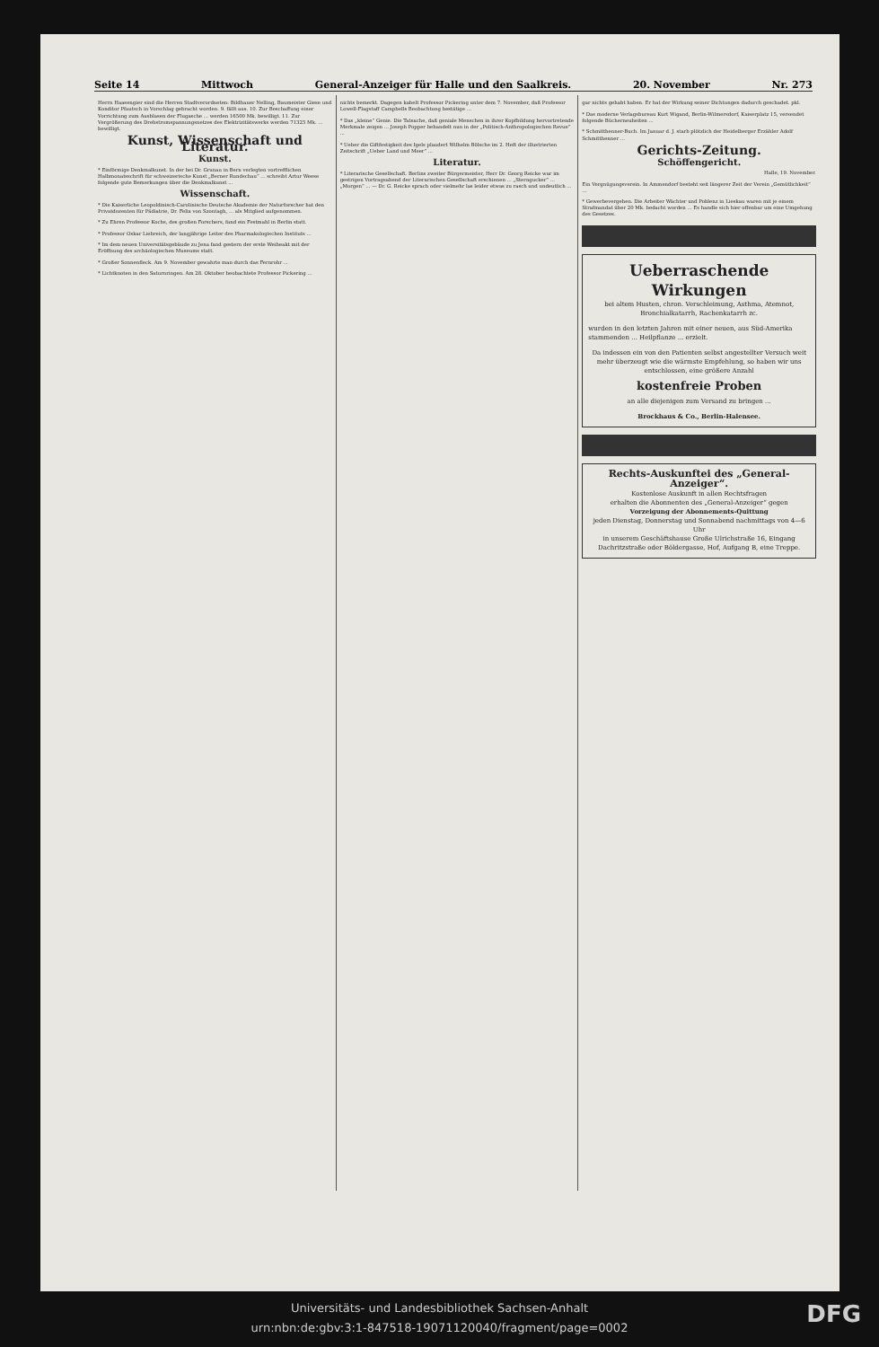Seite 14 Mittwoch General-Anzeiger für Halle und den Saalkreis. 20. November Nr. 273
Herrn Haasengier sind die Herren Stadtverordneten: Bildhauer Nelling, Baumeister Giese und Konditor Pfautsch in Vorschlag gebracht worden. 9. fällt aus. 10. Zur Beschaffung einer Vorrichtung zum Ausblasen der Flugasche ... werden 16500 Mk. bewilligt. 11. Zur Vergrößerung des Drehstromspannungsnetzes des Elektrizitätswerks werden 71325 Mk. ... bewilligt.
Kunst, Wissenschaft und Literatur.
Kunst.
* Einförmige Denkmalkunst. In der bei Dr. Grunau in Bern verlegten vortrefflichen Halbmonatsschrift für schweizerische Kunst „Berner Rundschau“ ... schreibt Artur Weese folgende gute Bemerkungen über die Denkmalkunst ...
Wissenschaft.
* Die Kaiserliche Leopoldinisch-Carolinische Deutsche Akademie der Naturforscher hat den Privatdozenten für Pädiatrie, Dr. Felix von Szontagh, ... als Mitglied aufgenommen.
* Zu Ehren Professor Kochs, des großen Forschers, fand ein Festmahl in Berlin statt.
* Professor Oskar Liebreich, der langjährige Leiter des Pharmakologischen Instituts ...
* Im dem neuen Universitätsgebäude zu Jena fand gestern der erste Weiheakt mit der Eröffnung des archäologischen Museums statt.
* Großer Sonnenfleck. Am 9. November gewahrte man durch das Fernrohr ...
* Lichtknoten in den Saturnringen. Am 28. Oktober beobachtete Professor Pickering ...
nichts bemerkt. Dagegen kabelt Professor Pickering unter dem 7. November, daß Professor Lowell-Flagstaff Campbells Beobachtung bestätige ...
* Das „kleine“ Genie. Die Tatsache, daß geniale Menschen in ihrer Kopfbildung hervortretende Merkmale zeigen ... Joseph Popper behandelt nun in der „Politisch-Anthropologischen Revue“ ...
* Ueber die Giftfestigkeit des Igels plaudert Wilhelm Bölsche im 2. Heft der illustrierten Zeitschrift „Ueber Land und Meer“ ...
Literatur.
* Literarische Gesellschaft. Berlins zweiter Bürgermeister, Herr Dr. Georg Reicke war im gestrigen Vortragsabend der Literarischen Gesellschaft erschienen ... „Sterngucker“ ... „Morgen“ ... — Dr. G. Reicke sprach oder vielmehr las leider etwas zu rasch und undeutlich ...
gar nichts gehabt haben. Er hat der Wirkung seiner Dichtungen dadurch geschadet. pkl.
* Das moderne Verlagsbureau Kurt Wigand, Berlin-Wilmersdorf, Kaiserplatz 15, versendet folgende Bücherneuheiten ...
* Schmitthenner-Buch. Im Januar d. J. starb plötzlich der Heidelberger Erzähler Adolf Schmitthenner ...
Gerichts-Zeitung.
Schöffengericht.
Halle, 19. November.
Ein Vergnügungsverein. In Ammendorf besteht seit längerer Zeit der Verein „Gemütlichkeit“ ...
* Gewerbevergehen. Die Arbeiter Wächter und Poblenz in Lieskau waren mit je einem Strafmandat über 20 Mk. bedacht worden ... Es handle sich hier offenbar um eine Umgehung des Gesetzes.
Ueberraschende Wirkungen
bei altem Husten, chron. Verschleimung, Asthma, Atemnot, Bronchialkatarrh, Rachenkatarrh zc.
wurden in den letzten Jahren mit einer neuen, aus Süd-Amerika stammenden ... Heilpflanze ... erzielt.
Da indessen ein von den Patienten selbst angestellter Versuch weit mehr überzeugt wie die wärmste Empfehlung, so haben wir uns entschlossen, eine größere Anzahl
kostenfreie Proben
an alle diejenigen zum Versand zu bringen ...
Brockhaus & Co., Berlin-Halensee.
Rechts-Auskunftei des „General-Anzeiger“.
Kostenlose Auskunft in allen Rechtsfragen
erhalten die Abonnenten des „General-Anzeiger“ gegen
Vorzeigung der Abonnements-Quittung
jeden Dienstag, Donnerstag und Sonnabend nachmittags von 4—6 Uhr
in unserem Geschäftshause Große Ulrichstraße 16, Eingang Dachritzstraße oder Böldergasse, Hof, Aufgang B, eine Treppe.
Universitäts- und Landesbibliothek Sachsen-Anhalt
urn:nbn:de:gbv:3:1-847518-19071120040/fragment/page=0002
DFG